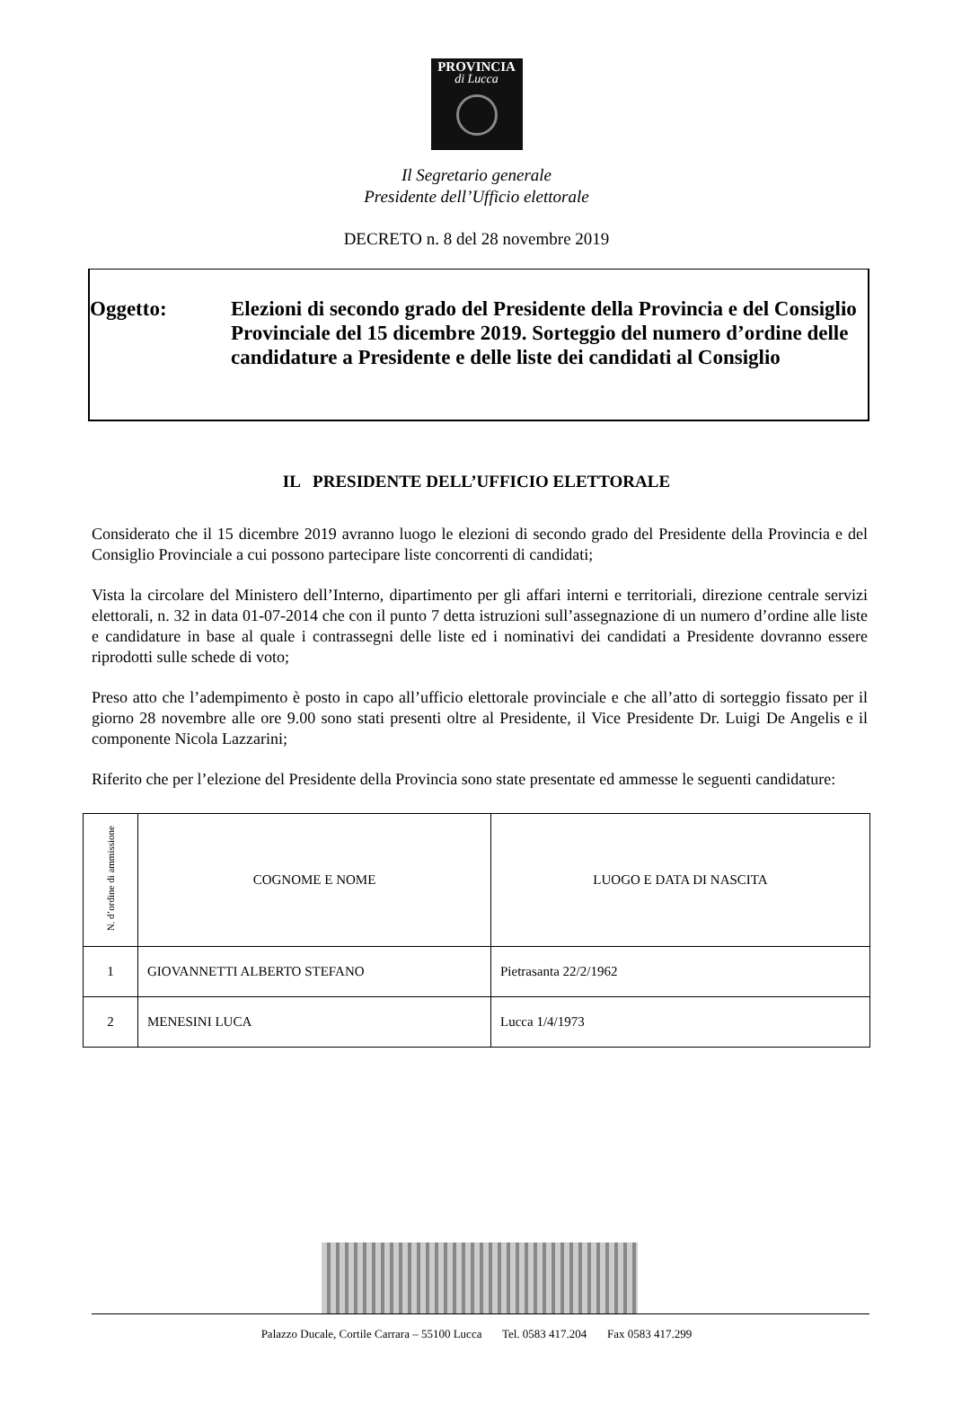PROVINCIA
di Lucca
Il Segretario generale
Presidente dell’Ufficio elettorale
DECRETO n. 8 del 28 novembre 2019
Oggetto: Elezioni di secondo grado del Presidente della Provincia e del Consiglio Provinciale del 15 dicembre 2019. Sorteggio del numero d’ordine delle candidature a Presidente e delle liste dei candidati al Consiglio
IL PRESIDENTE DELL’UFFICIO ELETTORALE
Considerato che il 15 dicembre 2019 avranno luogo le elezioni di secondo grado del Presidente della Provincia e del Consiglio Provinciale a cui possono partecipare liste concorrenti di candidati;
Vista la circolare del Ministero dell’Interno, dipartimento per gli affari interni e territoriali, direzione centrale servizi elettorali, n. 32 in data 01-07-2014 che con il punto 7 detta istruzioni sull’assegnazione di un numero d’ordine alle liste e candidature in base al quale i contrassegni delle liste ed i nominativi dei candidati a Presidente dovranno essere riprodotti sulle schede di voto;
Preso atto che l’adempimento è posto in capo all’ufficio elettorale provinciale e che all’atto di sorteggio fissato per il giorno 28 novembre alle ore 9.00 sono stati presenti oltre al Presidente, il Vice Presidente Dr. Luigi De Angelis e il componente Nicola Lazzarini;
Riferito che per l’elezione del Presidente della Provincia sono state presentate ed ammesse le seguenti candidature:
| N. d’ordine di ammissione | COGNOME E NOME | LUOGO E DATA DI NASCITA |
| --- | --- | --- |
| 1 | GIOVANNETTI ALBERTO STEFANO | Pietrasanta 22/2/1962 |
| 2 | MENESINI LUCA | Lucca 1/4/1973 |
Palazzo Ducale, Cortile Carrara – 55100 Lucca Tel. 0583 417.204 Fax 0583 417.299